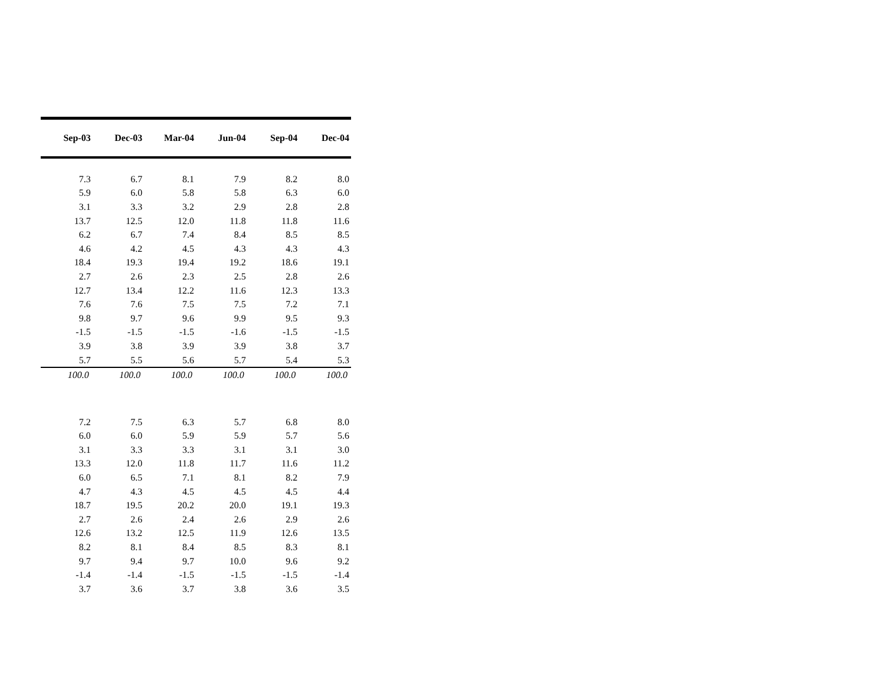| Sep-03 | Dec-03 | Mar-04 | Jun-04 | Sep-04 | Dec-04 |
| --- | --- | --- | --- | --- | --- |
| 7.3 | 6.7 | 8.1 | 7.9 | 8.2 | 8.0 |
| 5.9 | 6.0 | 5.8 | 5.8 | 6.3 | 6.0 |
| 3.1 | 3.3 | 3.2 | 2.9 | 2.8 | 2.8 |
| 13.7 | 12.5 | 12.0 | 11.8 | 11.8 | 11.6 |
| 6.2 | 6.7 | 7.4 | 8.4 | 8.5 | 8.5 |
| 4.6 | 4.2 | 4.5 | 4.3 | 4.3 | 4.3 |
| 18.4 | 19.3 | 19.4 | 19.2 | 18.6 | 19.1 |
| 2.7 | 2.6 | 2.3 | 2.5 | 2.8 | 2.6 |
| 12.7 | 13.4 | 12.2 | 11.6 | 12.3 | 13.3 |
| 7.6 | 7.6 | 7.5 | 7.5 | 7.2 | 7.1 |
| 9.8 | 9.7 | 9.6 | 9.9 | 9.5 | 9.3 |
| -1.5 | -1.5 | -1.5 | -1.6 | -1.5 | -1.5 |
| 3.9 | 3.8 | 3.9 | 3.9 | 3.8 | 3.7 |
| 5.7 | 5.5 | 5.6 | 5.7 | 5.4 | 5.3 |
| 100.0 | 100.0 | 100.0 | 100.0 | 100.0 | 100.0 |
| 7.2 | 7.5 | 6.3 | 5.7 | 6.8 | 8.0 |
| 6.0 | 6.0 | 5.9 | 5.9 | 5.7 | 5.6 |
| 3.1 | 3.3 | 3.3 | 3.1 | 3.1 | 3.0 |
| 13.3 | 12.0 | 11.8 | 11.7 | 11.6 | 11.2 |
| 6.0 | 6.5 | 7.1 | 8.1 | 8.2 | 7.9 |
| 4.7 | 4.3 | 4.5 | 4.5 | 4.5 | 4.4 |
| 18.7 | 19.5 | 20.2 | 20.0 | 19.1 | 19.3 |
| 2.7 | 2.6 | 2.4 | 2.6 | 2.9 | 2.6 |
| 12.6 | 13.2 | 12.5 | 11.9 | 12.6 | 13.5 |
| 8.2 | 8.1 | 8.4 | 8.5 | 8.3 | 8.1 |
| 9.7 | 9.4 | 9.7 | 10.0 | 9.6 | 9.2 |
| -1.4 | -1.4 | -1.5 | -1.5 | -1.5 | -1.4 |
| 3.7 | 3.6 | 3.7 | 3.8 | 3.6 | 3.5 |